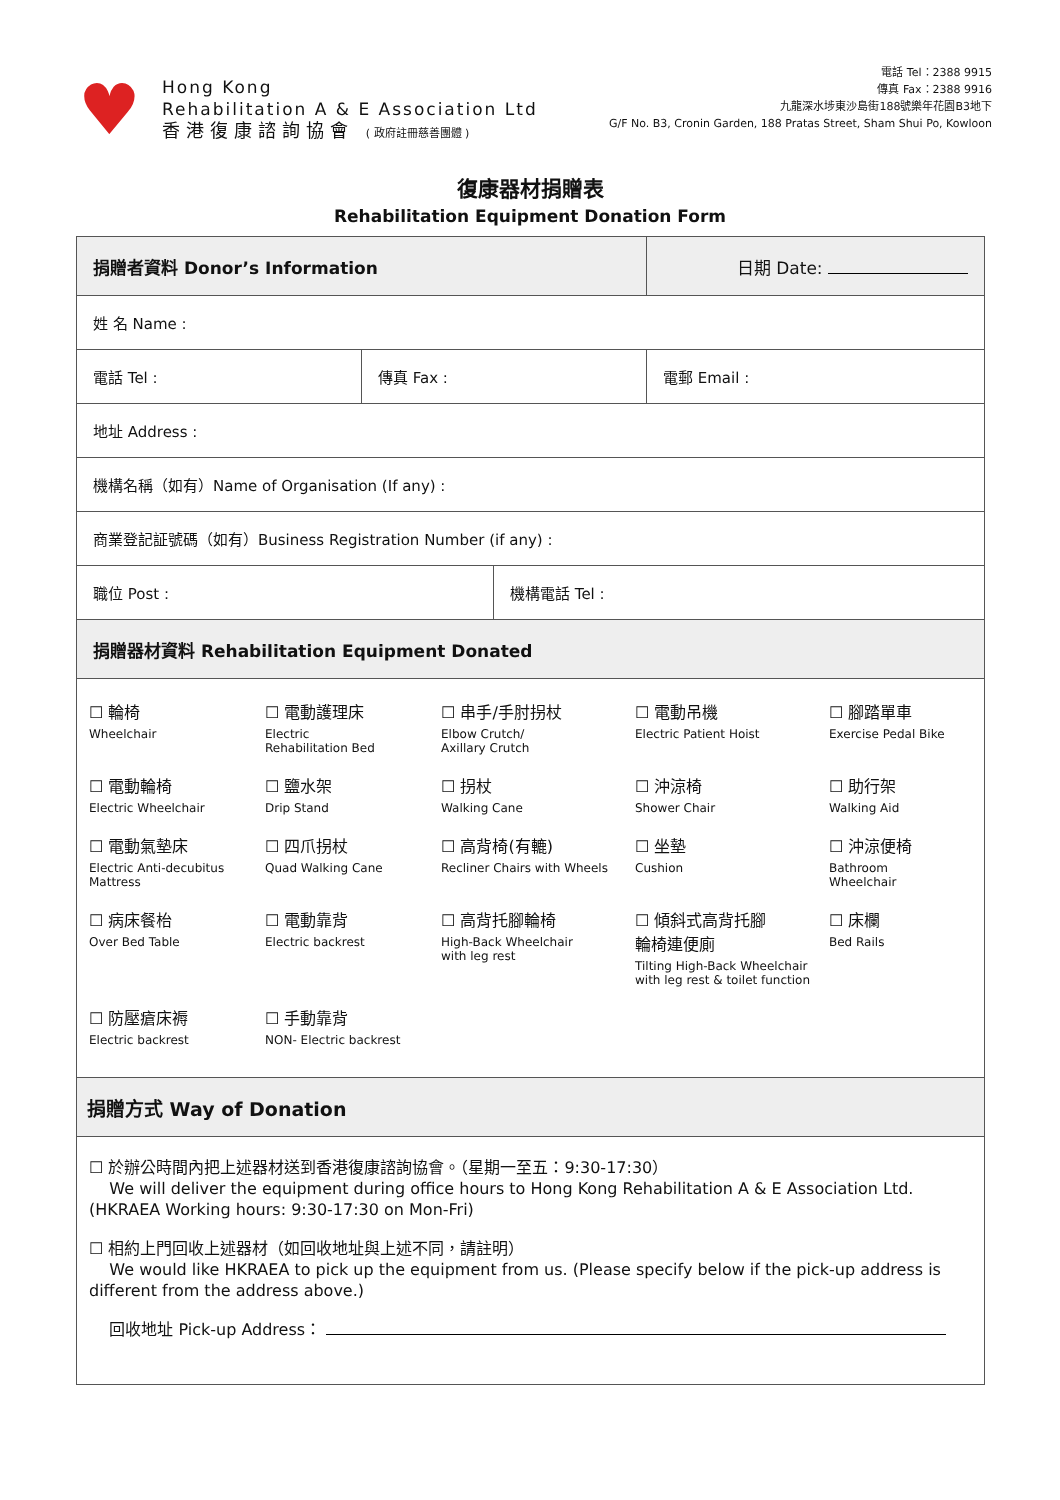♥
Hong Kong
Rehabilitation A & E Association Ltd
香港復康諮詢協會 ( 政府註冊慈善團體 )
電話 Tel：2388 9915
傳真 Fax：2388 9916
九龍深水埗東沙島街188號樂年花園B3地下
G/F No. B3, Cronin Garden, 188 Pratas Street, Sham Shui Po, Kowloon
復康器材捐贈表
Rehabilitation Equipment Donation Form
| 捐贈者資料 Donor’s Information | | 日期 Date: |
| 姓 名 Name : | | |
| 電話 Tel : | 傳真 Fax : | 電郵 Email : |
| 地址 Address : | | |
| 機構名稱（如有）Name of Organisation (If any) : | | |
| 商業登記証號碼（如有）Business Registration Number (if any) : | | |
| / 職位 Post : / 機構電話 Tel : / | | |
| 捐贈器材資料 Rehabilitation Equipment Donated | | |
| ☐ 輪椅 Wheelchair ☐ 電動護理床 Electric Rehabilitation Bed ☐ 串手/手肘拐杖 Elbow Crutch/ Axillary Crutch ☐ 電動吊機 Electric Patient Hoist ☐ 腳踏單車 Exercise Pedal Bike ☐ 電動輪椅 Electric Wheelchair ☐ 鹽水架 Drip Stand ☐ 拐杖 Walking Cane ☐ 沖涼椅 Shower Chair ☐ 助行架 Walking Aid ☐ 電動氣墊床 Electric Anti-decubitus Mattress ☐ 四爪拐杖 Quad Walking Cane ☐ 高背椅(有轆) Recliner Chairs with Wheels ☐ 坐墊 Cushion ☐ 沖涼便椅 Bathroom Wheelchair ☐ 病床餐枱 Over Bed Table ☐ 電動靠背 Electric backrest ☐ 高背托腳輪椅 High-Back Wheelchair with leg rest ☐ 傾斜式高背托腳 輪椅連便廁 Tilting High-Back Wheelchair with leg rest & toilet function ☐ 床欄 Bed Rails ☐ 防壓瘡床褥 Electric backrest ☐ 手動靠背 NON- Electric backrest | | |
| 捐贈方式 Way of Donation | | |
| ☐ 於辦公時間內把上述器材送到香港復康諮詢協會。（星期一至五：9:30-17:30） We will deliver the equipment during office hours to Hong Kong Rehabilitation A & E Association Ltd. (HKRAEA Working hours: 9:30-17:30 on Mon-Fri) ☐ 相約上門回收上述器材（如回收地址與上述不同，請註明） We would like HKRAEA to pick up the equipment from us. (Please specify below if the pick-up address is different from the address above.) 回收地址 Pick-up Address： | | |